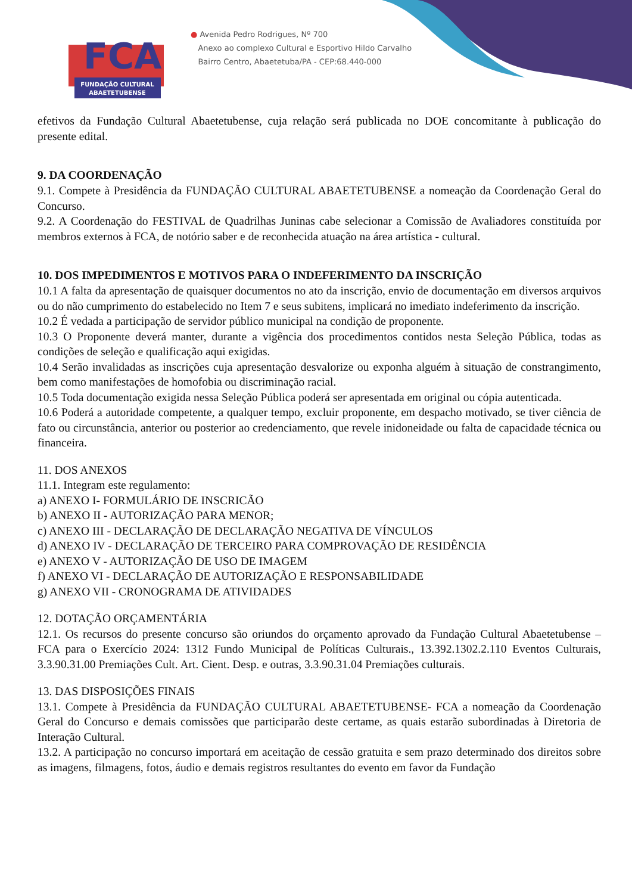FCA
FUNDAÇÃO CULTURAL
ABAETETUBENSE
● Avenida Pedro Rodrigues, Nº 700
Anexo ao complexo Cultural e Esportivo Hildo Carvalho
Bairro Centro, Abaetetuba/PA - CEP:68.440-000
efetivos da Fundação Cultural Abaetetubense, cuja relação será publicada no DOE concomitante à publicação do presente edital.
9. DA COORDENAÇÃO
9.1. Compete à Presidência da FUNDAÇÃO CULTURAL ABAETETUBENSE a nomeação da Coordenação Geral do Concurso.
9.2. A Coordenação do FESTIVAL de Quadrilhas Juninas cabe selecionar a Comissão de Avaliadores constituída por membros externos à FCA, de notório saber e de reconhecida atuação na área artística - cultural.
10. DOS IMPEDIMENTOS E MOTIVOS PARA O INDEFERIMENTO DA INSCRIÇÃO
10.1 A falta da apresentação de quaisquer documentos no ato da inscrição, envio de documentação em diversos arquivos ou do não cumprimento do estabelecido no Item 7 e seus subitens, implicará no imediato indeferimento da inscrição.
10.2 É vedada a participação de servidor público municipal na condição de proponente.
10.3 O Proponente deverá manter, durante a vigência dos procedimentos contidos nesta Seleção Pública, todas as condições de seleção e qualificação aqui exigidas.
10.4 Serão invalidadas as inscrições cuja apresentação desvalorize ou exponha alguém à situação de constrangimento, bem como manifestações de homofobia ou discriminação racial.
10.5 Toda documentação exigida nessa Seleção Pública poderá ser apresentada em original ou cópia autenticada.
10.6 Poderá a autoridade competente, a qualquer tempo, excluir proponente, em despacho motivado, se tiver ciência de fato ou circunstância, anterior ou posterior ao credenciamento, que revele inidoneidade ou falta de capacidade técnica ou financeira.
11. DOS ANEXOS
11.1. Integram este regulamento:
a) ANEXO I- FORMULÁRIO DE INSCRICÃO
b) ANEXO II - AUTORIZAÇÃO PARA MENOR;
c) ANEXO III - DECLARAÇÃO DE DECLARAÇÃO NEGATIVA DE VÍNCULOS
d) ANEXO IV - DECLARAÇÃO DE TERCEIRO PARA COMPROVAÇÃO DE RESIDÊNCIA
e) ANEXO V - AUTORIZAÇÃO DE USO DE IMAGEM
f) ANEXO VI - DECLARAÇÃO DE AUTORIZAÇÃO E RESPONSABILIDADE
g) ANEXO VII - CRONOGRAMA DE ATIVIDADES
12. DOTAÇÃO ORÇAMENTÁRIA
12.1. Os recursos do presente concurso são oriundos do orçamento aprovado da Fundação Cultural Abaetetubense – FCA para o Exercício 2024: 1312 Fundo Municipal de Políticas Culturais., 13.392.1302.2.110 Eventos Culturais, 3.3.90.31.00 Premiações Cult. Art. Cient. Desp. e outras, 3.3.90.31.04 Premiações culturais.
13. DAS DISPOSIÇÕES FINAIS
13.1. Compete à Presidência da FUNDAÇÃO CULTURAL ABAETETUBENSE- FCA a nomeação da Coordenação Geral do Concurso e demais comissões que participarão deste certame, as quais estarão subordinadas à Diretoria de Interação Cultural.
13.2. A participação no concurso importará em aceitação de cessão gratuita e sem prazo determinado dos direitos sobre as imagens, filmagens, fotos, áudio e demais registros resultantes do evento em favor da Fundação